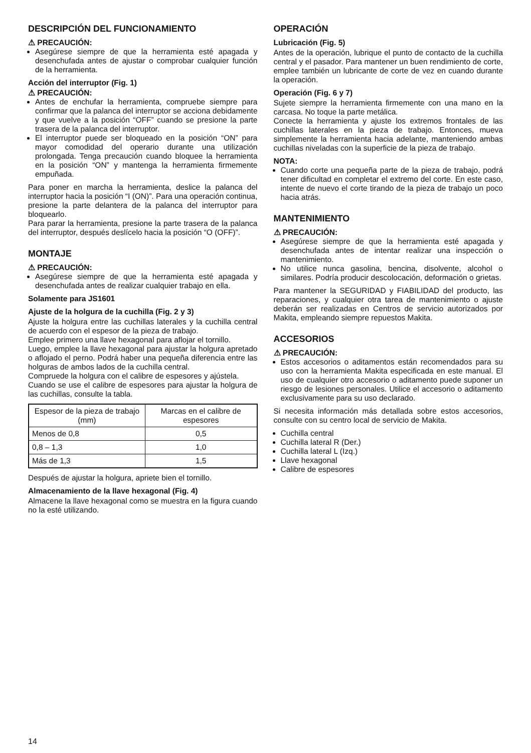DESCRIPCIÓN DEL FUNCIONAMIENTO
⚠ PRECAUCIÓN:
Asegúrese siempre de que la herramienta esté apagada y desenchufada antes de ajustar o comprobar cualquier función de la herramienta.
Acción del interruptor (Fig. 1)
⚠ PRECAUCIÓN:
Antes de enchufar la herramienta, compruebe siempre para confirmar que la palanca del interruptor se acciona debidamente y que vuelve a la posición “OFF” cuando se presione la parte trasera de la palanca del interruptor.
El interruptor puede ser bloqueado en la posición “ON” para mayor comodidad del operario durante una utilización prolongada. Tenga precaución cuando bloquee la herramienta en la posición “ON” y mantenga la herramienta firmemente empuñada.
Para poner en marcha la herramienta, deslice la palanca del interruptor hacia la posición “I (ON)”. Para una operación continua, presione la parte delantera de la palanca del interruptor para bloquearlo.
Para parar la herramienta, presione la parte trasera de la palanca del interruptor, después deslícelo hacia la posición “O (OFF)”.
MONTAJE
⚠ PRECAUCIÓN:
Asegúrese siempre de que la herramienta esté apagada y desenchufada antes de realizar cualquier trabajo en ella.
Solamente para JS1601
Ajuste de la holgura de la cuchilla (Fig. 2 y 3)
Ajuste la holgura entre las cuchillas laterales y la cuchilla central de acuerdo con el espesor de la pieza de trabajo.
Emplee primero una llave hexagonal para aflojar el tornillo.
Luego, emplee la llave hexagonal para ajustar la holgura apretado o aflojado el perno. Podrá haber una pequeña diferencia entre las holguras de ambos lados de la cuchilla central.
Compruede la holgura con el calibre de espesores y ajústela.
Cuando se use el calibre de espesores para ajustar la holgura de las cuchillas, consulte la tabla.
| Espesor de la pieza de trabajo (mm) | Marcas en el calibre de espesores |
| --- | --- |
| Menos de 0,8 | 0,5 |
| 0,8 – 1,3 | 1,0 |
| Más de 1,3 | 1,5 |
Después de ajustar la holgura, apriete bien el tornillo.
Almacenamiento de la llave hexagonal (Fig. 4)
Almacene la llave hexagonal como se muestra en la figura cuando no la esté utilizando.
OPERACIÓN
Lubricación (Fig. 5)
Antes de la operación, lubrique el punto de contacto de la cuchilla central y el pasador. Para mantener un buen rendimiento de corte, emplee también un lubricante de corte de vez en cuando durante la operación.
Operación (Fig. 6 y 7)
Sujete siempre la herramienta firmemente con una mano en la carcasa. No toque la parte metálica.
Conecte la herramienta y ajuste los extremos frontales de las cuchillas laterales en la pieza de trabajo. Entonces, mueva simplemente la herramienta hacia adelante, manteniendo ambas cuchillas niveladas con la superficie de la pieza de trabajo.
NOTA:
Cuando corte una pequeña parte de la pieza de trabajo, podrá tener dificultad en completar el extremo del corte. En este caso, intente de nuevo el corte tirando de la pieza de trabajo un poco hacia atrás.
MANTENIMIENTO
⚠ PRECAUCIÓN:
Asegúrese siempre de que la herramienta esté apagada y desenchufada antes de intentar realizar una inspección o mantenimiento.
No utilice nunca gasolina, bencina, disolvente, alcohol o similares. Podría producir descolocación, deformación o grietas.
Para mantener la SEGURIDAD y FIABILIDAD del producto, las reparaciones, y cualquier otra tarea de mantenimiento o ajuste deberán ser realizadas en Centros de servicio autorizados por Makita, empleando siempre repuestos Makita.
ACCESORIOS
⚠ PRECAUCIÓN:
Estos accesorios o aditamentos están recomendados para su uso con la herramienta Makita especificada en este manual. El uso de cualquier otro accesorio o aditamento puede suponer un riesgo de lesiones personales. Utilice el accesorio o aditamento exclusivamente para su uso declarado.
Si necesita información más detallada sobre estos accesorios, consulte con su centro local de servicio de Makita.
Cuchilla central
Cuchilla lateral R (Der.)
Cuchilla lateral L (Izq.)
Llave hexagonal
Calibre de espesores
14